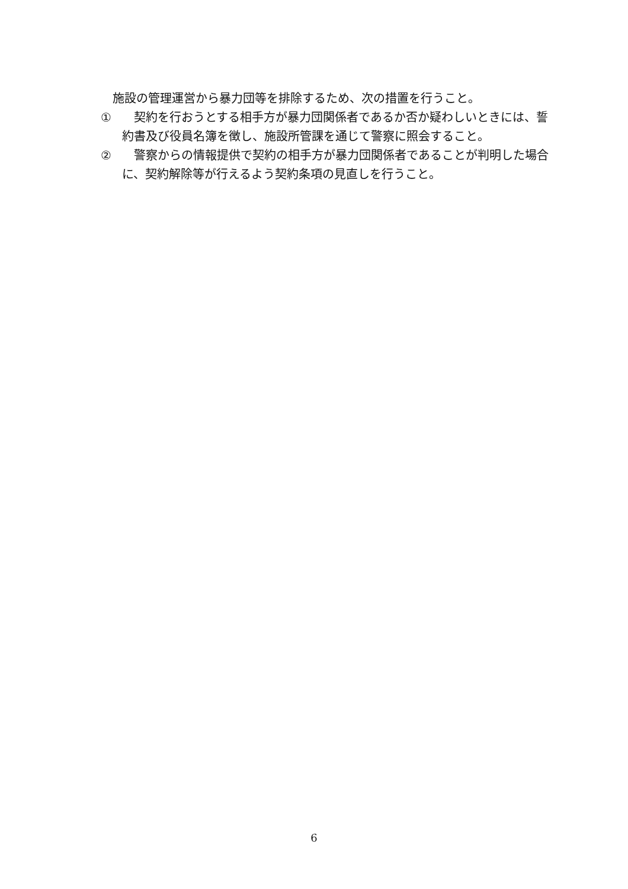施設の管理運営から暴力団等を排除するため、次の措置を行うこと。
①　契約を行おうとする相手方が暴力団関係者であるか否か疑わしいときには、誓約書及び役員名簿を徴し、施設所管課を通じて警察に照会すること。
②　警察からの情報提供で契約の相手方が暴力団関係者であることが判明した場合に、契約解除等が行えるよう契約条項の見直しを行うこと。
6